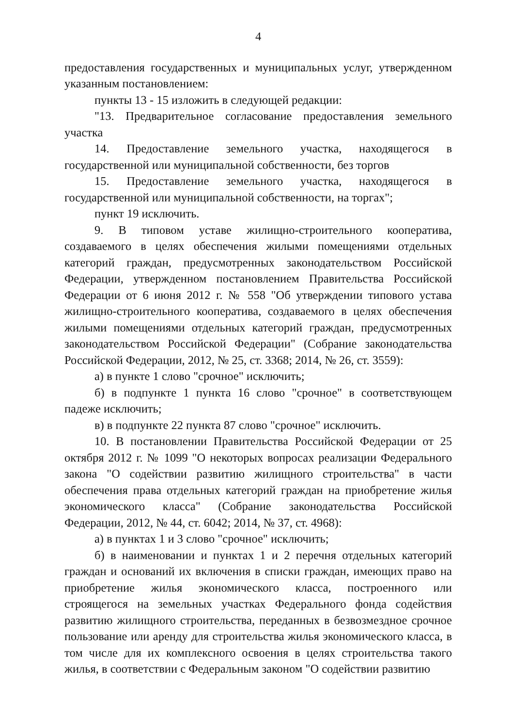4
предоставления государственных и муниципальных услуг, утвержденном указанным постановлением:
пункты 13 - 15 изложить в следующей редакции:
"13. Предварительное согласование предоставления земельного участка
14. Предоставление земельного участка, находящегося в государственной или муниципальной собственности, без торгов
15. Предоставление земельного участка, находящегося в государственной или муниципальной собственности, на торгах";
пункт 19 исключить.
9. В типовом уставе жилищно-строительного кооператива, создаваемого в целях обеспечения жилыми помещениями отдельных категорий граждан, предусмотренных законодательством Российской Федерации, утвержденном постановлением Правительства Российской Федерации от 6 июня 2012 г. № 558 "Об утверждении типового устава жилищно-строительного кооператива, создаваемого в целях обеспечения жилыми помещениями отдельных категорий граждан, предусмотренных законодательством Российской Федерации" (Собрание законодательства Российской Федерации, 2012, № 25, ст. 3368; 2014, № 26, ст. 3559):
а) в пункте 1 слово "срочное" исключить;
б) в подпункте 1 пункта 16 слово "срочное" в соответствующем падеже исключить;
в) в подпункте 22 пункта 87 слово "срочное" исключить.
10. В постановлении Правительства Российской Федерации от 25 октября 2012 г. № 1099 "О некоторых вопросах реализации Федерального закона "О содействии развитию жилищного строительства" в части обеспечения права отдельных категорий граждан на приобретение жилья экономического класса" (Собрание законодательства Российской Федерации, 2012, № 44, ст. 6042; 2014, № 37, ст. 4968):
а) в пунктах 1 и 3 слово "срочное" исключить;
б) в наименовании и пунктах 1 и 2 перечня отдельных категорий граждан и оснований их включения в списки граждан, имеющих право на приобретение жилья экономического класса, построенного или строящегося на земельных участках Федерального фонда содействия развитию жилищного строительства, переданных в безвозмездное срочное пользование или аренду для строительства жилья экономического класса, в том числе для их комплексного освоения в целях строительства такого жилья, в соответствии с Федеральным законом "О содействии развитию